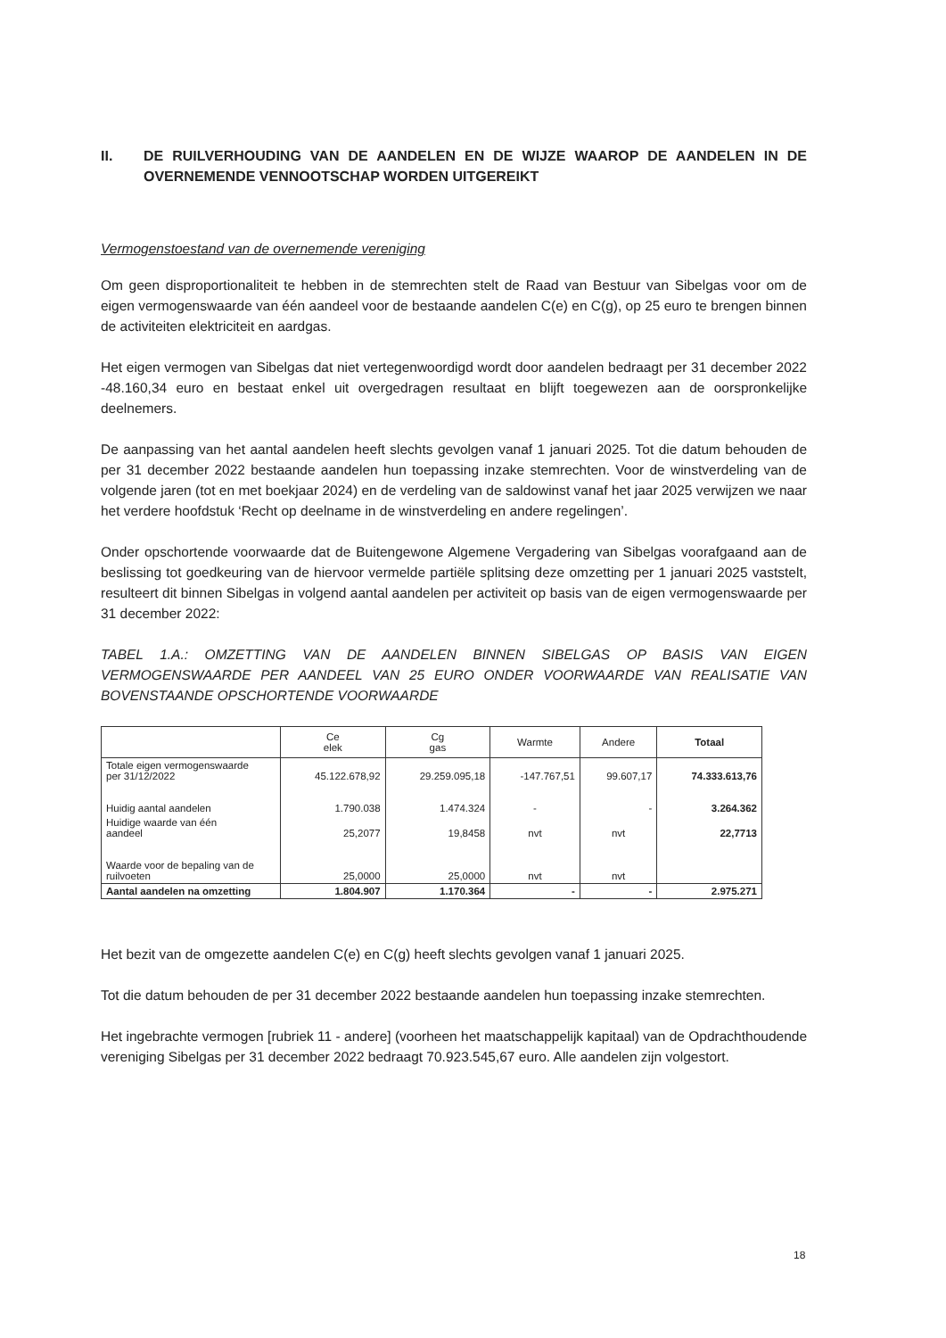II. DE RUILVERHOUDING VAN DE AANDELEN EN DE WIJZE WAAROP DE AANDELEN IN DE OVERNEMENDE VENNOOTSCHAP WORDEN UITGEREIKT
Vermogenstoestand van de overnemende vereniging
Om geen disproportionaliteit te hebben in de stemrechten stelt de Raad van Bestuur van Sibelgas voor om de eigen vermogenswaarde van één aandeel voor de bestaande aandelen C(e) en C(g), op 25 euro te brengen binnen de activiteiten elektriciteit en aardgas.
Het eigen vermogen van Sibelgas dat niet vertegenwoordigd wordt door aandelen bedraagt per 31 december 2022 -48.160,34 euro en bestaat enkel uit overgedragen resultaat en blijft toegewezen aan de oorspronkelijke deelnemers.
De aanpassing van het aantal aandelen heeft slechts gevolgen vanaf 1 januari 2025. Tot die datum behouden de per 31 december 2022 bestaande aandelen hun toepassing inzake stemrechten. Voor de winstverdeling van de volgende jaren (tot en met boekjaar 2024) en de verdeling van de saldowinst vanaf het jaar 2025 verwijzen we naar het verdere hoofdstuk ‘Recht op deelname in de winstverdeling en andere regelingen’.
Onder opschortende voorwaarde dat de Buitengewone Algemene Vergadering van Sibelgas voorafgaand aan de beslissing tot goedkeuring van de hiervoor vermelde partiële splitsing deze omzetting per 1 januari 2025 vaststelt, resulteert dit binnen Sibelgas in volgend aantal aandelen per activiteit op basis van de eigen vermogenswaarde per 31 december 2022:
TABEL 1.A.: OMZETTING VAN DE AANDELEN BINNEN SIBELGAS OP BASIS VAN EIGEN VERMOGENSWAARDE PER AANDEEL VAN 25 EURO ONDER VOORWAARDE VAN REALISATIE VAN BOVENSTAANDE OPSCHORTENDE VOORWAARDE
| | Ce elek | Cg gas | Warmte | Andere | Totaal |
| --- | --- | --- | --- | --- | --- |
| Totale eigen vermogenswaarde per 31/12/2022 | 45.122.678,92 | 29.259.095,18 | -147.767,51 | 99.607,17 | 74.333.613,76 |
| Huidig aantal aandelen | 1.790.038 | 1.474.324 | - | - | 3.264.362 |
| Huidige waarde van één aandeel | 25,2077 | 19,8458 | nvt | nvt | 22,7713 |
| Waarde voor de bepaling van de ruilvoeten | 25,0000 | 25,0000 | nvt | nvt | |
| Aantal aandelen na omzetting | 1.804.907 | 1.170.364 | - | - | 2.975.271 |
Het bezit van de omgezette aandelen C(e) en C(g) heeft slechts gevolgen vanaf 1 januari 2025.
Tot die datum behouden de per 31 december 2022 bestaande aandelen hun toepassing inzake stemrechten.
Het ingebrachte vermogen [rubriek 11 - andere] (voorheen het maatschappelijk kapitaal) van de Opdrachthoudende vereniging Sibelgas per 31 december 2022 bedraagt 70.923.545,67 euro. Alle aandelen zijn volgestort.
18